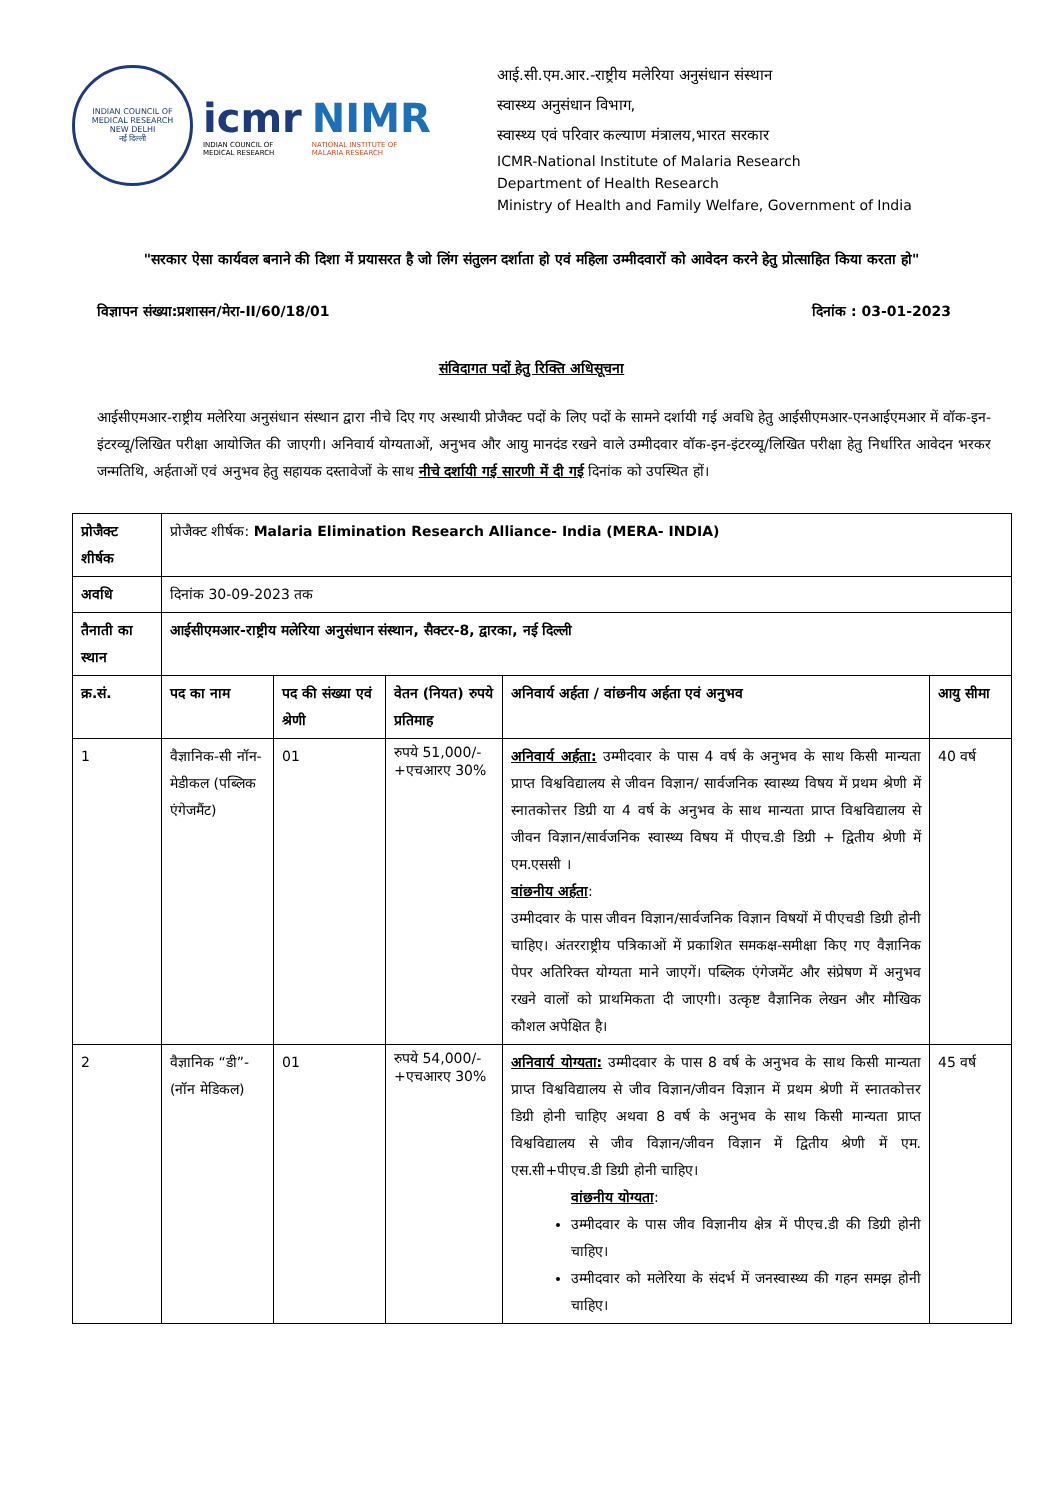INDIAN COUNCIL OF MEDICAL RESEARCH
NEW DELHI
नई दिल्ली
icmr
INDIAN COUNCIL OF
MEDICAL RESEARCH
NIMR
NATIONAL INSTITUTE OF
MALARIA RESEARCH
आई.सी.एम.आर.-राष्ट्रीय मलेरिया अनुसंधान संस्थान
स्वास्थ्य अनुसंधान विभाग,
स्वास्थ्य एवं परिवार कल्याण मंत्रालय,भारत सरकार
ICMR-National Institute of Malaria Research
Department of Health Research
Ministry of Health and Family Welfare, Government of India
"सरकार ऐसा कार्यवल बनाने की दिशा में प्रयासरत है जो लिंग संतुलन दर्शाता हो एवं महिला उम्मीदवारों को आवेदन करने हेतु प्रोत्साहित किया करता हो"
विज्ञापन संख्या:प्रशासन/मेरा-II/60/18/01 दिनांक : 03-01-2023
संविदागत पदों हेतु रिक्ति अधिसूचना
आईसीएमआर-राष्ट्रीय मलेरिया अनुसंधान संस्थान द्वारा नीचे दिए गए अस्थायी प्रोजैक्ट पदों के लिए पदों के सामने दर्शायी गई अवधि हेतु आईसीएमआर-एनआईएमआर में वॉक-इन-इंटरव्यू/लिखित परीक्षा आयोजित की जाएगी। अनिवार्य योग्यताओं, अनुभव और आयु मानदंड रखने वाले उम्मीदवार वॉक-इन-इंटरव्यू/लिखित परीक्षा हेतु निर्धारित आवेदन भरकर जन्मतिथि, अर्हताओं एवं अनुभव हेतु सहायक दस्तावेजों के साथ नीचे दर्शायी गई सारणी में दी गई दिनांक को उपस्थित हों।
| प्रोजैक्ट शीर्षक | प्रोजैक्ट शीर्षक: Malaria Elimination Research Alliance- India (MERA- INDIA) | | | | |
| अवधि | दिनांक 30-09-2023 तक | | | | |
| तैनाती का स्थान | आईसीएमआर-राष्ट्रीय मलेरिया अनुसंधान संस्थान, सैक्टर-8, द्वारका, नई दिल्ली | | | | |
| क्र.सं. | पद का नाम | पद की संख्या एवं श्रेणी | वेतन (नियत) रुपये प्रतिमाह | अनिवार्य अर्हता / वांछनीय अर्हता एवं अनुभव | आयु सीमा |
| 1 | वैज्ञानिक-सी नॉन-मेडीकल (पब्लिक एंगेजमैंट) | 01 | रुपये 51,000/- +एचआरए 30% | अनिवार्य अर्हता: उम्मीदवार के पास 4 वर्ष के अनुभव के साथ किसी मान्यता प्राप्त विश्वविद्यालय से जीवन विज्ञान/ सार्वजनिक स्वास्थ्य विषय में प्रथम श्रेणी में स्नातकोत्तर डिग्री या 4 वर्ष के अनुभव के साथ मान्यता प्राप्त विश्वविद्यालय से जीवन विज्ञान/सार्वजनिक स्वास्थ्य विषय में पीएच.डी डिग्री + द्वितीय श्रेणी में एम.एससी । वांछनीय अर्हता : उम्मीदवार के पास जीवन विज्ञान/सार्वजनिक विज्ञान विषयों में पीएचडी डिग्री होनी चाहिए। अंतरराष्ट्रीय पत्रिकाओं में प्रकाशित समकक्ष-समीक्षा किए गए वैज्ञानिक पेपर अतिरिक्त योग्यता माने जाएगें। पब्लिक एंगेजमेंट और संप्रेषण में अनुभव रखने वालों को प्राथमिकता दी जाएगी। उत्कृष्ट वैज्ञानिक लेखन और मौखिक कौशल अपेक्षित है। | 40 वर्ष |
| 2 | वैज्ञानिक “डी”-(नॉन मेडिकल) | 01 | रुपये 54,000/- +एचआरए 30% | अनिवार्य योग्यता: उम्मीदवार के पास 8 वर्ष के अनुभव के साथ किसी मान्यता प्राप्त विश्वविद्यालय से जीव विज्ञान/जीवन विज्ञान में प्रथम श्रेणी में स्नातकोत्तर डिग्री होनी चाहिए अथवा 8 वर्ष के अनुभव के साथ किसी मान्यता प्राप्त विश्वविद्यालय से जीव विज्ञान/जीवन विज्ञान में द्वितीय श्रेणी में एम. एस.सी+पीएच.डी डिग्री होनी चाहिए। वांछनीय योग्यता : उम्मीदवार के पास जीव विज्ञानीय क्षेत्र में पीएच.डी की डिग्री होनी चाहिए। उम्मीदवार को मलेरिया के संदर्भ में जनस्वास्थ्य की गहन समझ होनी चाहिए। | 45 वर्ष |